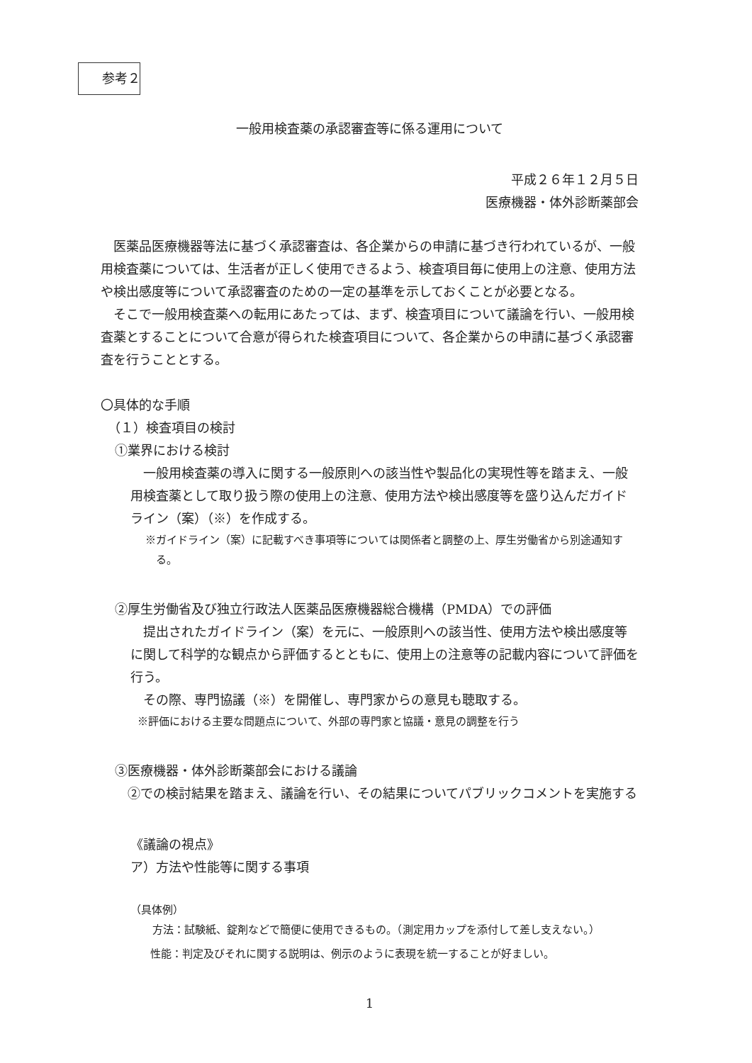参考２
一般用検査薬の承認審査等に係る運用について
平成２６年１２月５日
医療機器・体外診断薬部会
医薬品医療機器等法に基づく承認審査は、各企業からの申請に基づき行われているが、一般用検査薬については、生活者が正しく使用できるよう、検査項目毎に使用上の注意、使用方法や検出感度等について承認審査のための一定の基準を示しておくことが必要となる。
そこで一般用検査薬への転用にあたっては、まず、検査項目について議論を行い、一般用検査薬とすることについて合意が得られた検査項目について、各企業からの申請に基づく承認審査を行うこととする。
〇具体的な手順
（１）検査項目の検討
①業界における検討
一般用検査薬の導入に関する一般原則への該当性や製品化の実現性等を踏まえ、一般用検査薬として取り扱う際の使用上の注意、使用方法や検出感度等を盛り込んだガイドライン（案）（※）を作成する。
※ガイドライン（案）に記載すべき事項等については関係者と調整の上、厚生労働省から別途通知する。
②厚生労働省及び独立行政法人医薬品医療機器総合機構（PMDA）での評価
提出されたガイドライン（案）を元に、一般原則への該当性、使用方法や検出感度等に関して科学的な観点から評価するとともに、使用上の注意等の記載内容について評価を行う。
その際、専門協議（※）を開催し、専門家からの意見も聴取する。
※評価における主要な問題点について、外部の専門家と協議・意見の調整を行う
③医療機器・体外診断薬部会における議論
②での検討結果を踏まえ、議論を行い、その結果についてパブリックコメントを実施する
《議論の視点》
ア）方法や性能等に関する事項
（具体例）
方法：試験紙、錠剤などで簡便に使用できるもの。（測定用カップを添付して差し支えない。）
性能：判定及びそれに関する説明は、例示のように表現を統一することが好ましい。
1